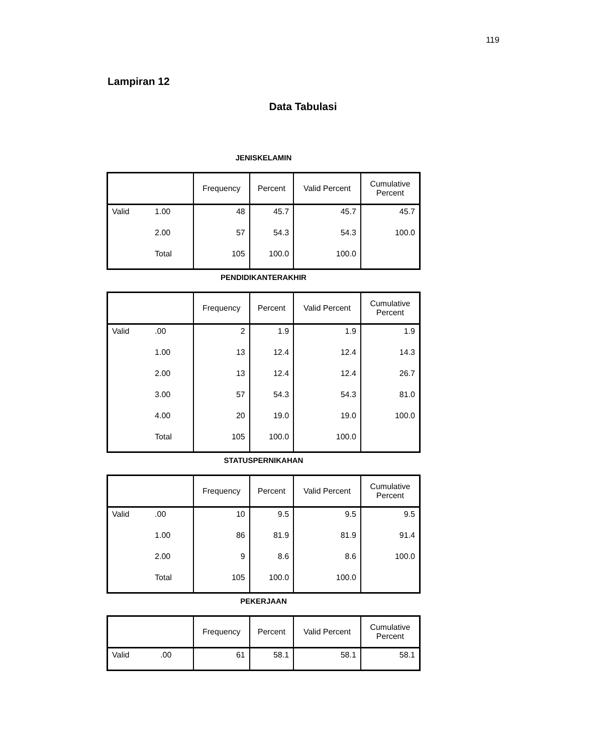119
Lampiran 12
Data Tabulasi
JENISKELAMIN
| | | Frequency | Percent | Valid Percent | Cumulative Percent |
| --- | --- | --- | --- | --- | --- |
| Valid | 1.00 | 48 | 45.7 | 45.7 | 45.7 |
| | 2.00 | 57 | 54.3 | 54.3 | 100.0 |
| | Total | 105 | 100.0 | 100.0 | |
PENDIDIKANTERAKHIR
| | | Frequency | Percent | Valid Percent | Cumulative Percent |
| --- | --- | --- | --- | --- | --- |
| Valid | .00 | 2 | 1.9 | 1.9 | 1.9 |
| | 1.00 | 13 | 12.4 | 12.4 | 14.3 |
| | 2.00 | 13 | 12.4 | 12.4 | 26.7 |
| | 3.00 | 57 | 54.3 | 54.3 | 81.0 |
| | 4.00 | 20 | 19.0 | 19.0 | 100.0 |
| | Total | 105 | 100.0 | 100.0 | |
STATUSPERNIKAHAN
| | | Frequency | Percent | Valid Percent | Cumulative Percent |
| --- | --- | --- | --- | --- | --- |
| Valid | .00 | 10 | 9.5 | 9.5 | 9.5 |
| | 1.00 | 86 | 81.9 | 81.9 | 91.4 |
| | 2.00 | 9 | 8.6 | 8.6 | 100.0 |
| | Total | 105 | 100.0 | 100.0 | |
PEKERJAAN
| | | Frequency | Percent | Valid Percent | Cumulative Percent |
| --- | --- | --- | --- | --- | --- |
| Valid | .00 | 61 | 58.1 | 58.1 | 58.1 |